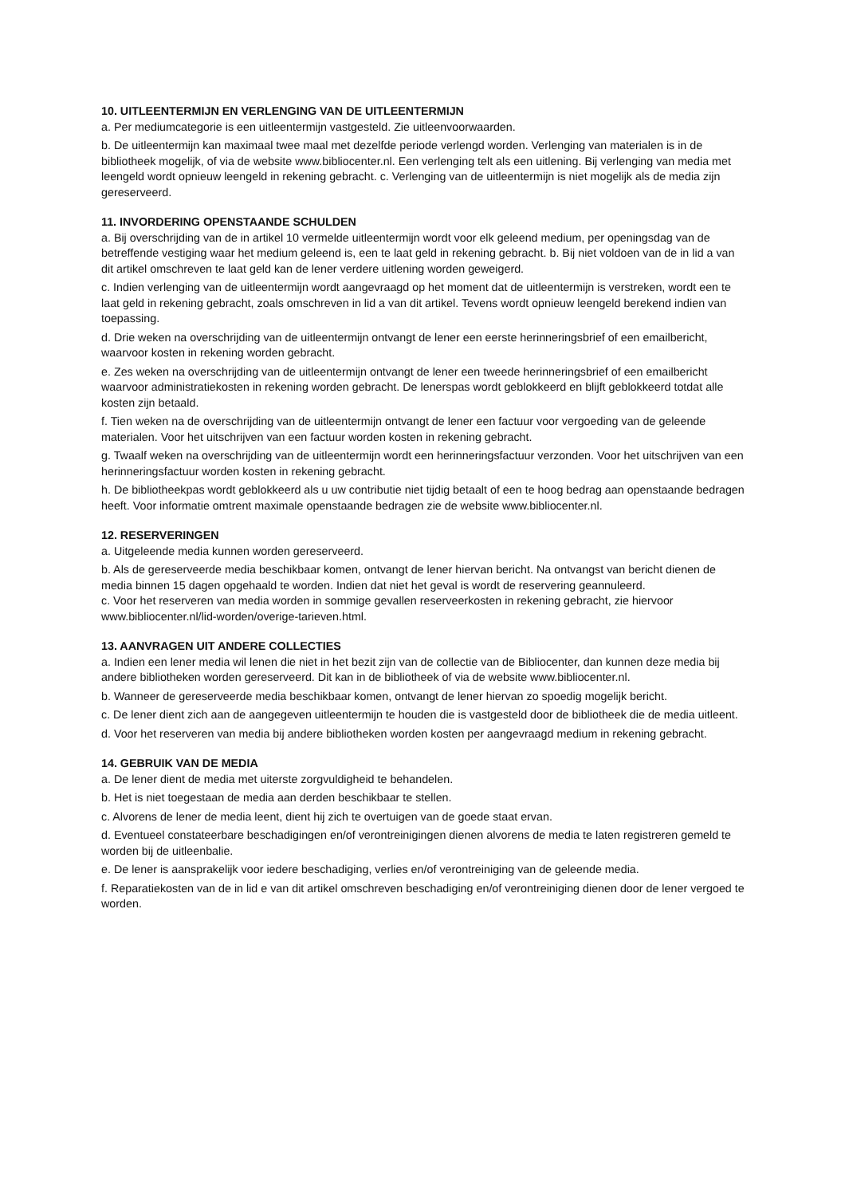10. UITLEENTERMIJN EN VERLENGING VAN DE UITLEENTERMIJN
a. Per mediumcategorie is een uitleentermijn vastgesteld. Zie uitleenvoorwaarden.
b. De uitleentermijn kan maximaal twee maal met dezelfde periode verlengd worden. Verlenging van materialen is in de bibliotheek mogelijk, of via de website www.bibliocenter.nl. Een verlenging telt als een uitlening. Bij verlenging van media met leengeld wordt opnieuw leengeld in rekening gebracht. c. Verlenging van de uitleentermijn is niet mogelijk als de media zijn gereserveerd.
11. INVORDERING OPENSTAANDE SCHULDEN
a. Bij overschrijding van de in artikel 10 vermelde uitleentermijn wordt voor elk geleend medium, per openingsdag van de betreffende vestiging waar het medium geleend is, een te laat geld in rekening gebracht. b. Bij niet voldoen van de in lid a van dit artikel omschreven te laat geld kan de lener verdere uitlening worden geweigerd.
c. Indien verlenging van de uitleentermijn wordt aangevraagd op het moment dat de uitleentermijn is verstreken, wordt een te laat geld in rekening gebracht, zoals omschreven in lid a van dit artikel. Tevens wordt opnieuw leengeld berekend indien van toepassing.
d. Drie weken na overschrijding van de uitleentermijn ontvangt de lener een eerste herinneringsbrief of een emailbericht, waarvoor kosten in rekening worden gebracht.
e. Zes weken na overschrijding van de uitleentermijn ontvangt de lener een tweede herinneringsbrief of een emailbericht waarvoor administratiekosten in rekening worden gebracht. De lenerspas wordt geblokkeerd en blijft geblokkeerd totdat alle kosten zijn betaald.
f. Tien weken na de overschrijding van de uitleentermijn ontvangt de lener een factuur voor vergoeding van de geleende materialen. Voor het uitschrijven van een factuur worden kosten in rekening gebracht.
g. Twaalf weken na overschrijding van de uitleentermijn wordt een herinneringsfactuur verzonden. Voor het uitschrijven van een herinneringsfactuur worden kosten in rekening gebracht.
h. De bibliotheekpas wordt geblokkeerd als u uw contributie niet tijdig betaalt of een te hoog bedrag aan openstaande bedragen heeft. Voor informatie omtrent maximale openstaande bedragen zie de website www.bibliocenter.nl.
12. RESERVERINGEN
a. Uitgeleende media kunnen worden gereserveerd.
b. Als de gereserveerde media beschikbaar komen, ontvangt de lener hiervan bericht. Na ontvangst van bericht dienen de media binnen 15 dagen opgehaald te worden. Indien dat niet het geval is wordt de reservering geannuleerd.
c. Voor het reserveren van media worden in sommige gevallen reserveerkosten in rekening gebracht, zie hiervoor www.bibliocenter.nl/lid-worden/overige-tarieven.html.
13. AANVRAGEN UIT ANDERE COLLECTIES
a. Indien een lener media wil lenen die niet in het bezit zijn van de collectie van de Bibliocenter, dan kunnen deze media bij andere bibliotheken worden gereserveerd. Dit kan in de bibliotheek of via de website www.bibliocenter.nl.
b. Wanneer de gereserveerde media beschikbaar komen, ontvangt de lener hiervan zo spoedig mogelijk bericht.
c. De lener dient zich aan de aangegeven uitleentermijn te houden die is vastgesteld door de bibliotheek die de media uitleent.
d. Voor het reserveren van media bij andere bibliotheken worden kosten per aangevraagd medium in rekening gebracht.
14. GEBRUIK VAN DE MEDIA
a. De lener dient de media met uiterste zorgvuldigheid te behandelen.
b. Het is niet toegestaan de media aan derden beschikbaar te stellen.
c. Alvorens de lener de media leent, dient hij zich te overtuigen van de goede staat ervan.
d. Eventueel constateerbare beschadigingen en/of verontreinigingen dienen alvorens de media te laten registreren gemeld te worden bij de uitleenbalie.
e. De lener is aansprakelijk voor iedere beschadiging, verlies en/of verontreiniging van de geleende media.
f. Reparatiekosten van de in lid e van dit artikel omschreven beschadiging en/of verontreiniging dienen door de lener vergoed te worden.